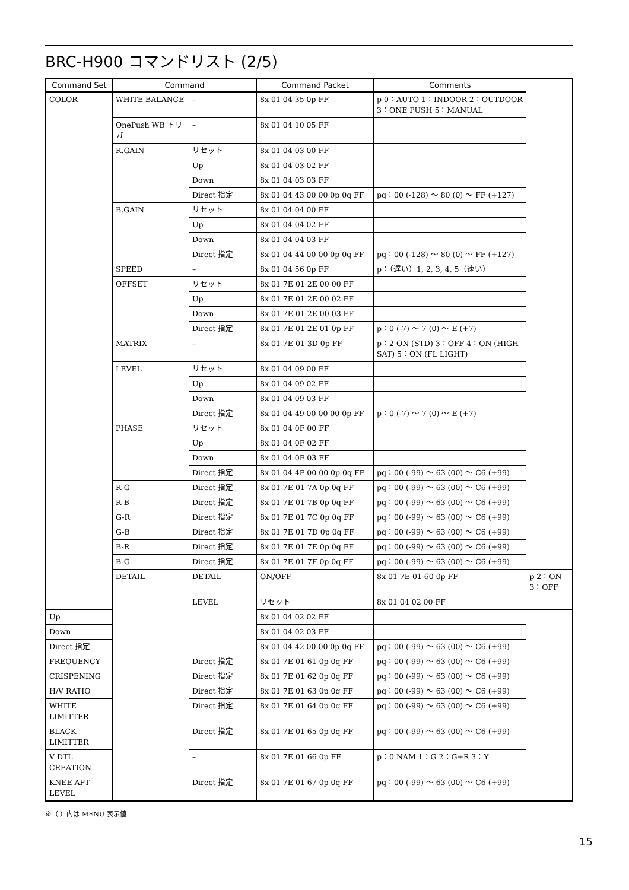BRC-H900 コマンドリスト (2/5)
| Command Set | Command | | Command Packet | Comments | |
| --- | --- | --- | --- | --- | --- |
| COLOR | WHITE BALANCE | – | 8x 01 04 35 0p FF | p 0：AUTO 1：INDOOR 2：OUTDOOR 3：ONE PUSH 5：MANUAL | |
| | OnePush WB トリガ | – | 8x 01 04 10 05 FF | | |
| | R.GAIN | リセット | 8x 01 04 03 00 FF | | |
| | | Up | 8x 01 04 03 02 FF | | |
| | | Down | 8x 01 04 03 03 FF | | |
| | | Direct 指定 | 8x 01 04 43 00 00 0p 0q FF | pq：00 (-128) ～ 80 (0) ～ FF (+127) | |
| | B.GAIN | リセット | 8x 01 04 04 00 FF | | |
| | | Up | 8x 01 04 04 02 FF | | |
| | | Down | 8x 01 04 04 03 FF | | |
| | | Direct 指定 | 8x 01 04 44 00 00 0p 0q FF | pq：00 (-128) ～ 80 (0) ～ FF (+127) | |
| | SPEED | – | 8x 01 04 56 0p FF | p：（遅い）1, 2, 3, 4, 5（速い） | |
| | OFFSET | リセット | 8x 01 7E 01 2E 00 00 FF | | |
| | | Up | 8x 01 7E 01 2E 00 02 FF | | |
| | | Down | 8x 01 7E 01 2E 00 03 FF | | |
| | | Direct 指定 | 8x 01 7E 01 2E 01 0p FF | p：0 (-7) ～ 7 (0) ～ E (+7) | |
| | MATRIX | – | 8x 01 7E 01 3D 0p FF | p：2 ON (STD) 3：OFF 4：ON (HIGH SAT) 5：ON (FL LIGHT) | |
| | LEVEL | リセット | 8x 01 04 09 00 FF | | |
| | | Up | 8x 01 04 09 02 FF | | |
| | | Down | 8x 01 04 09 03 FF | | |
| | | Direct 指定 | 8x 01 04 49 00 00 00 0p FF | p：0 (-7) ～ 7 (0) ～ E (+7) | |
| | PHASE | リセット | 8x 01 04 0F 00 FF | | |
| | | Up | 8x 01 04 0F 02 FF | | |
| | | Down | 8x 01 04 0F 03 FF | | |
| | | Direct 指定 | 8x 01 04 4F 00 00 0p 0q FF | pq：00 (-99) ～ 63 (00) ～ C6 (+99) | |
| | R-G | Direct 指定 | 8x 01 7E 01 7A 0p 0q FF | pq：00 (-99) ～ 63 (00) ～ C6 (+99) | |
| | R-B | Direct 指定 | 8x 01 7E 01 7B 0p 0q FF | pq：00 (-99) ～ 63 (00) ～ C6 (+99) | |
| | G-R | Direct 指定 | 8x 01 7E 01 7C 0p 0q FF | pq：00 (-99) ～ 63 (00) ～ C6 (+99) | |
| | G-B | Direct 指定 | 8x 01 7E 01 7D 0p 0q FF | pq：00 (-99) ～ 63 (00) ～ C6 (+99) | |
| | B-R | Direct 指定 | 8x 01 7E 01 7E 0p 0q FF | pq：00 (-99) ～ 63 (00) ～ C6 (+99) | |
| | B-G | Direct 指定 | 8x 01 7E 01 7F 0p 0q FF | pq：00 (-99) ～ 63 (00) ～ C6 (+99) | |
| | DETAIL | DETAIL | ON/OFF | 8x 01 7E 01 60 0p FF | p 2：ON 3：OFF |
| | | LEVEL | リセット | 8x 01 04 02 00 FF | |
| Up | | | 8x 01 04 02 02 FF | | |
| Down | | | 8x 01 04 02 03 FF | | |
| Direct 指定 | | | 8x 01 04 42 00 00 0p 0q FF | pq：00 (-99) ～ 63 (00) ～ C6 (+99) | |
| FREQUENCY | | Direct 指定 | 8x 01 7E 01 61 0p 0q FF | pq：00 (-99) ～ 63 (00) ～ C6 (+99) | |
| CRISPENING | | Direct 指定 | 8x 01 7E 01 62 0p 0q FF | pq：00 (-99) ～ 63 (00) ～ C6 (+99) | |
| H/V RATIO | | Direct 指定 | 8x 01 7E 01 63 0p 0q FF | pq：00 (-99) ～ 63 (00) ～ C6 (+99) | |
| WHITE LIMITTER | | Direct 指定 | 8x 01 7E 01 64 0p 0q FF | pq：00 (-99) ～ 63 (00) ～ C6 (+99) | |
| BLACK LIMITTER | | Direct 指定 | 8x 01 7E 01 65 0p 0q FF | pq：00 (-99) ～ 63 (00) ～ C6 (+99) | |
| V DTL CREATION | | – | 8x 01 7E 01 66 0p FF | p：0 NAM 1：G 2：G+R 3：Y | |
| KNEE APT LEVEL | | Direct 指定 | 8x 01 7E 01 67 0p 0q FF | pq：00 (-99) ～ 63 (00) ～ C6 (+99) | |
※（ ）内は MENU 表示値
15